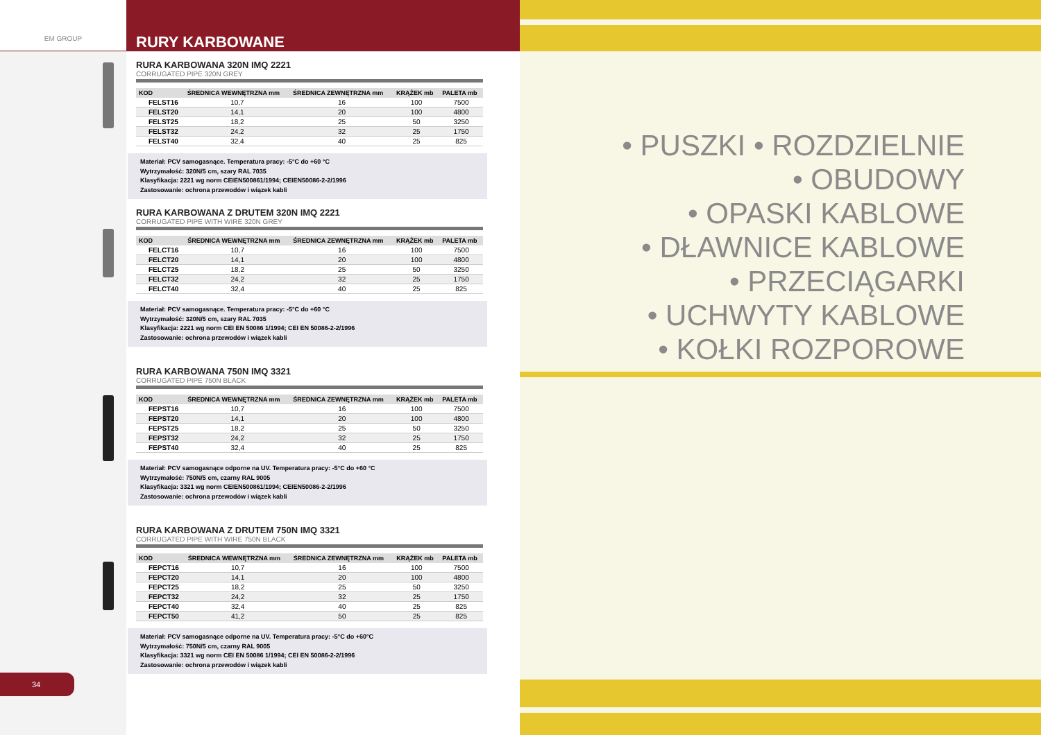EM GROUP
34
RURY KARBOWANE
RURA KARBOWANA 320N IMQ 2221
CORRUGATED PIPE 320N GREY
| KOD | ŚREDNICA WEWNĘTRZNA mm | ŚREDNICA ZEWNĘTRZNA mm | KRĄŻEK mb | PALETA mb |
| --- | --- | --- | --- | --- |
| FELST16 | 10,7 | 16 | 100 | 7500 |
| FELST20 | 14,1 | 20 | 100 | 4800 |
| FELST25 | 18,2 | 25 | 50 | 3250 |
| FELST32 | 24,2 | 32 | 25 | 1750 |
| FELST40 | 32,4 | 40 | 25 | 825 |
Materiał: PCV samogasnące. Temperatura pracy: -5°C do +60 °C
Wytrzymałość: 320N/5 cm, szary RAL 7035
Klasyfikacja: 2221 wg norm CEIEN500861/1994; CEIEN50086-2-2/1996
Zastosowanie: ochrona przewodów i wiązek kabli
RURA KARBOWANA Z DRUTEM 320N IMQ 2221
CORRUGATED PIPE WITH WIRE 320N GREY
| KOD | ŚREDNICA WEWNĘTRZNA mm | ŚREDNICA ZEWNĘTRZNA mm | KRĄŻEK mb | PALETA mb |
| --- | --- | --- | --- | --- |
| FELCT16 | 10,7 | 16 | 100 | 7500 |
| FELCT20 | 14,1 | 20 | 100 | 4800 |
| FELCT25 | 18,2 | 25 | 50 | 3250 |
| FELCT32 | 24,2 | 32 | 25 | 1750 |
| FELCT40 | 32,4 | 40 | 25 | 825 |
Materiał: PCV samogasnące. Temperatura pracy: -5°C do +60 °C
Wytrzymałość: 320N/5 cm, szary RAL 7035
Klasyfikacja: 2221 wg norm CEI EN 50086 1/1994; CEI EN 50086-2-2/1996
Zastosowanie: ochrona przewodów i wiązek kabli
RURA KARBOWANA 750N IMQ 3321
CORRUGATED PIPE 750N BLACK
| KOD | ŚREDNICA WEWNĘTRZNA mm | ŚREDNICA ZEWNĘTRZNA mm | KRĄŻEK mb | PALETA mb |
| --- | --- | --- | --- | --- |
| FEPST16 | 10,7 | 16 | 100 | 7500 |
| FEPST20 | 14,1 | 20 | 100 | 4800 |
| FEPST25 | 18,2 | 25 | 50 | 3250 |
| FEPST32 | 24,2 | 32 | 25 | 1750 |
| FEPST40 | 32,4 | 40 | 25 | 825 |
Materiał: PCV samogasnące odporne na UV. Temperatura pracy: -5°C do +60 °C
Wytrzymałość: 750N/5 cm, czarny RAL 9005
Klasyfikacja: 3321 wg norm CEIEN500861/1994; CEIEN50086-2-2/1996
Zastosowanie: ochrona przewodów i wiązek kabli
RURA KARBOWANA Z DRUTEM 750N IMQ 3321
CORRUGATED PIPE WITH WIRE 750N BLACK
| KOD | ŚREDNICA WEWNĘTRZNA mm | ŚREDNICA ZEWNĘTRZNA mm | KRĄŻEK mb | PALETA mb |
| --- | --- | --- | --- | --- |
| FEPCT16 | 10,7 | 16 | 100 | 7500 |
| FEPCT20 | 14,1 | 20 | 100 | 4800 |
| FEPCT25 | 18,2 | 25 | 50 | 3250 |
| FEPCT32 | 24,2 | 32 | 25 | 1750 |
| FEPCT40 | 32,4 | 40 | 25 | 825 |
| FEPCT50 | 41,2 | 50 | 25 | 825 |
Materiał: PCV samogasnące odporne na UV. Temperatura pracy: -5°C do +60°C
Wytrzymałość: 750N/5 cm, czarny RAL 9005
Klasyfikacja: 3321 wg norm CEI EN 50086 1/1994; CEI EN 50086-2-2/1996
Zastosowanie: ochrona przewodów i wiązek kabli
• PUSZKI • ROZDZIELNIE
• OBUDOWY
• OPASKI KABLOWE
• DŁAWNICE KABLOWE
• PRZECIĄGARKI
• UCHWYTY KABLOWE
• KOŁKI ROZPOROWE